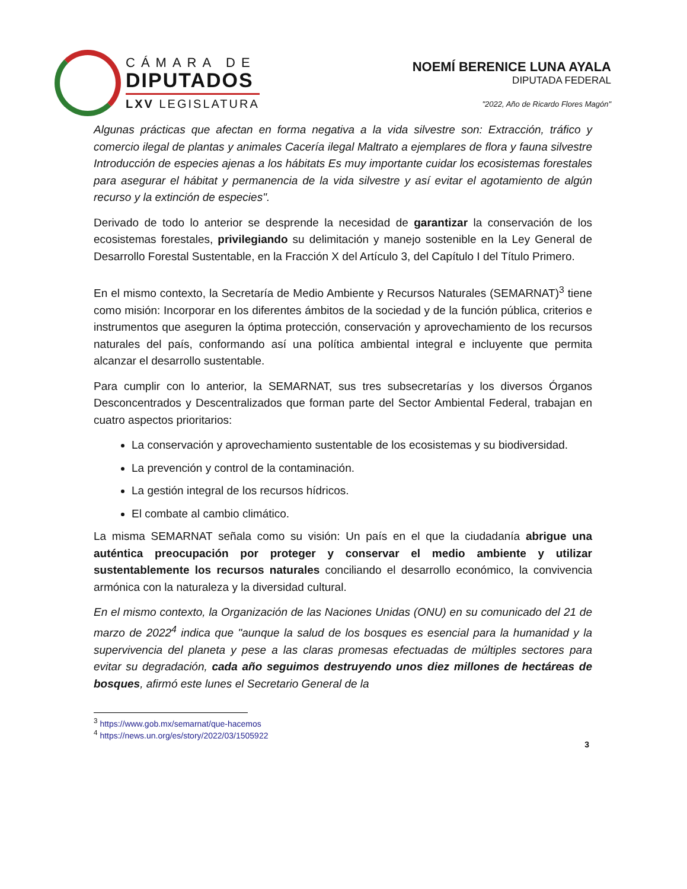CÁMARA DE
DIPUTADOS
LXV LEGISLATURA
NOEMÍ BERENICE LUNA AYALA
DIPUTADA FEDERAL
"2022, Año de Ricardo Flores Magón"
Algunas prácticas que afectan en forma negativa a la vida silvestre son: Extracción, tráfico y comercio ilegal de plantas y animales Cacería ilegal Maltrato a ejemplares de flora y fauna silvestre Introducción de especies ajenas a los hábitats Es muy importante cuidar los ecosistemas forestales para asegurar el hábitat y permanencia de la vida silvestre y así evitar el agotamiento de algún recurso y la extinción de especies".
Derivado de todo lo anterior se desprende la necesidad de garantizar la conservación de los ecosistemas forestales, privilegiando su delimitación y manejo sostenible en la Ley General de Desarrollo Forestal Sustentable, en la Fracción X del Artículo 3, del Capítulo I del Título Primero.
En el mismo contexto, la Secretaría de Medio Ambiente y Recursos Naturales (SEMARNAT)<sup>3</sup> tiene como misión: Incorporar en los diferentes ámbitos de la sociedad y de la función pública, criterios e instrumentos que aseguren la óptima protección, conservación y aprovechamiento de los recursos naturales del país, conformando así una política ambiental integral e incluyente que permita alcanzar el desarrollo sustentable.
Para cumplir con lo anterior, la SEMARNAT, sus tres subsecretarías y los diversos Órganos Desconcentrados y Descentralizados que forman parte del Sector Ambiental Federal, trabajan en cuatro aspectos prioritarios:
La conservación y aprovechamiento sustentable de los ecosistemas y su biodiversidad.
La prevención y control de la contaminación.
La gestión integral de los recursos hídricos.
El combate al cambio climático.
La misma SEMARNAT señala como su visión: Un país en el que la ciudadanía abrigue una auténtica preocupación por proteger y conservar el medio ambiente y utilizar sustentablemente los recursos naturales conciliando el desarrollo económico, la convivencia armónica con la naturaleza y la diversidad cultural.
En el mismo contexto, la Organización de las Naciones Unidas (ONU) en su comunicado del 21 de marzo de 2022<sup>4</sup> indica que "aunque la salud de los bosques es esencial para la humanidad y la supervivencia del planeta y pese a las claras promesas efectuadas de múltiples sectores para evitar su degradación, cada año seguimos destruyendo unos diez millones de hectáreas de bosques, afirmó este lunes el Secretario General de la
<sup>3</sup> https://www.gob.mx/semarnat/que-hacemos
<sup>4</sup> https://news.un.org/es/story/2022/03/1505922
3